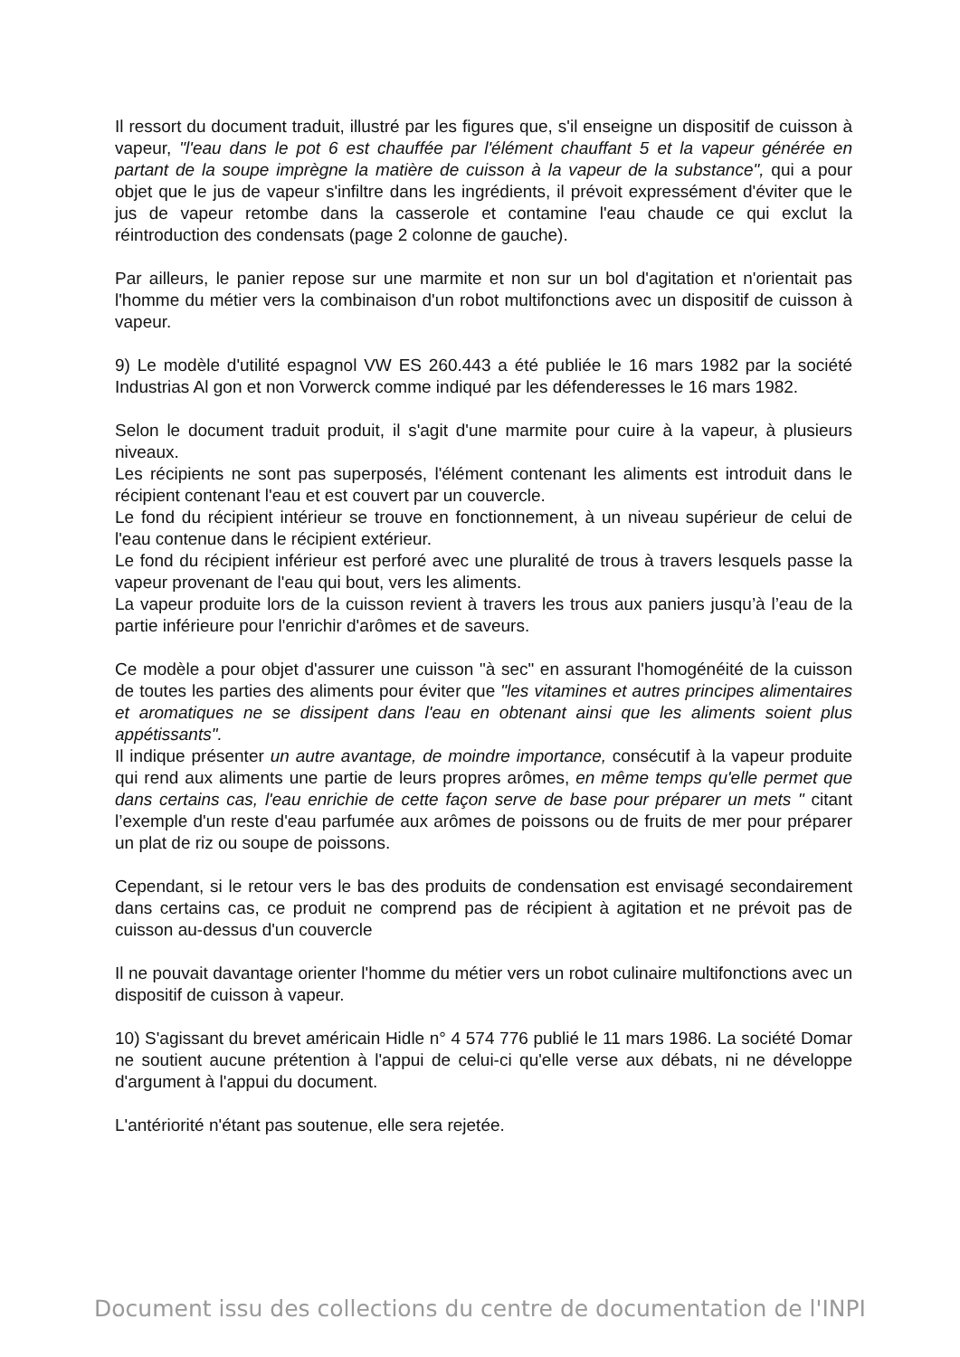Il ressort du document traduit, illustré par les figures que, s'il enseigne un dispositif de cuisson à vapeur, "l'eau dans le pot 6 est chauffée par l'élément chauffant 5 et la vapeur générée en partant de la soupe imprègne la matière de cuisson à la vapeur de la substance", qui a pour objet que le jus de vapeur s'infiltre dans les ingrédients, il prévoit expressément d'éviter que le jus de vapeur retombe dans la casserole et contamine l'eau chaude ce qui exclut la réintroduction des condensats (page 2 colonne de gauche).
Par ailleurs, le panier repose sur une marmite et non sur un bol d'agitation et n'orientait pas l'homme du métier vers la combinaison d'un robot multifonctions avec un dispositif de cuisson à vapeur.
9) Le modèle d'utilité espagnol VW ES 260.443 a été publiée le 16 mars 1982 par la société Industrias Al gon et non Vorwerck comme indiqué par les défenderesses le 16 mars 1982.
Selon le document traduit produit, il s'agit d'une marmite pour cuire à la vapeur, à plusieurs niveaux.
Les récipients ne sont pas superposés, l'élément contenant les aliments est introduit dans le récipient contenant l'eau et est couvert par un couvercle.
Le fond du récipient intérieur se trouve en fonctionnement, à un niveau supérieur de celui de l'eau contenue dans le récipient extérieur.
Le fond du récipient inférieur est perforé avec une pluralité de trous à travers lesquels passe la vapeur provenant de l'eau qui bout, vers les aliments.
La vapeur produite lors de la cuisson revient à travers les trous aux paniers jusqu’à l’eau de la partie inférieure pour l'enrichir d'arômes et de saveurs.
Ce modèle a pour objet d'assurer une cuisson "à sec" en assurant l'homogénéité de la cuisson de toutes les parties des aliments pour éviter que "les vitamines et autres principes alimentaires et aromatiques ne se dissipent dans l'eau en obtenant ainsi que les aliments soient plus appétissants".
Il indique présenter un autre avantage, de moindre importance, consécutif à la vapeur produite qui rend aux aliments une partie de leurs propres arômes, en même temps qu'elle permet que dans certains cas, l'eau enrichie de cette façon serve de base pour préparer un mets " citant l’exemple d'un reste d'eau parfumée aux arômes de poissons ou de fruits de mer pour préparer un plat de riz ou soupe de poissons.
Cependant, si le retour vers le bas des produits de condensation est envisagé secondairement dans certains cas, ce produit ne comprend pas de récipient à agitation et ne prévoit pas de cuisson au-dessus d'un couvercle
Il ne pouvait davantage orienter l'homme du métier vers un robot culinaire multifonctions avec un dispositif de cuisson à vapeur.
10) S'agissant du brevet américain Hidle n° 4 574 776 publié le 11 mars 1986. La société Domar ne soutient aucune prétention à l'appui de celui-ci qu'elle verse aux débats, ni ne développe d'argument à l'appui du document.
L'antériorité n'étant pas soutenue, elle sera rejetée.
Document issu des collections du centre de documentation de l'INPI